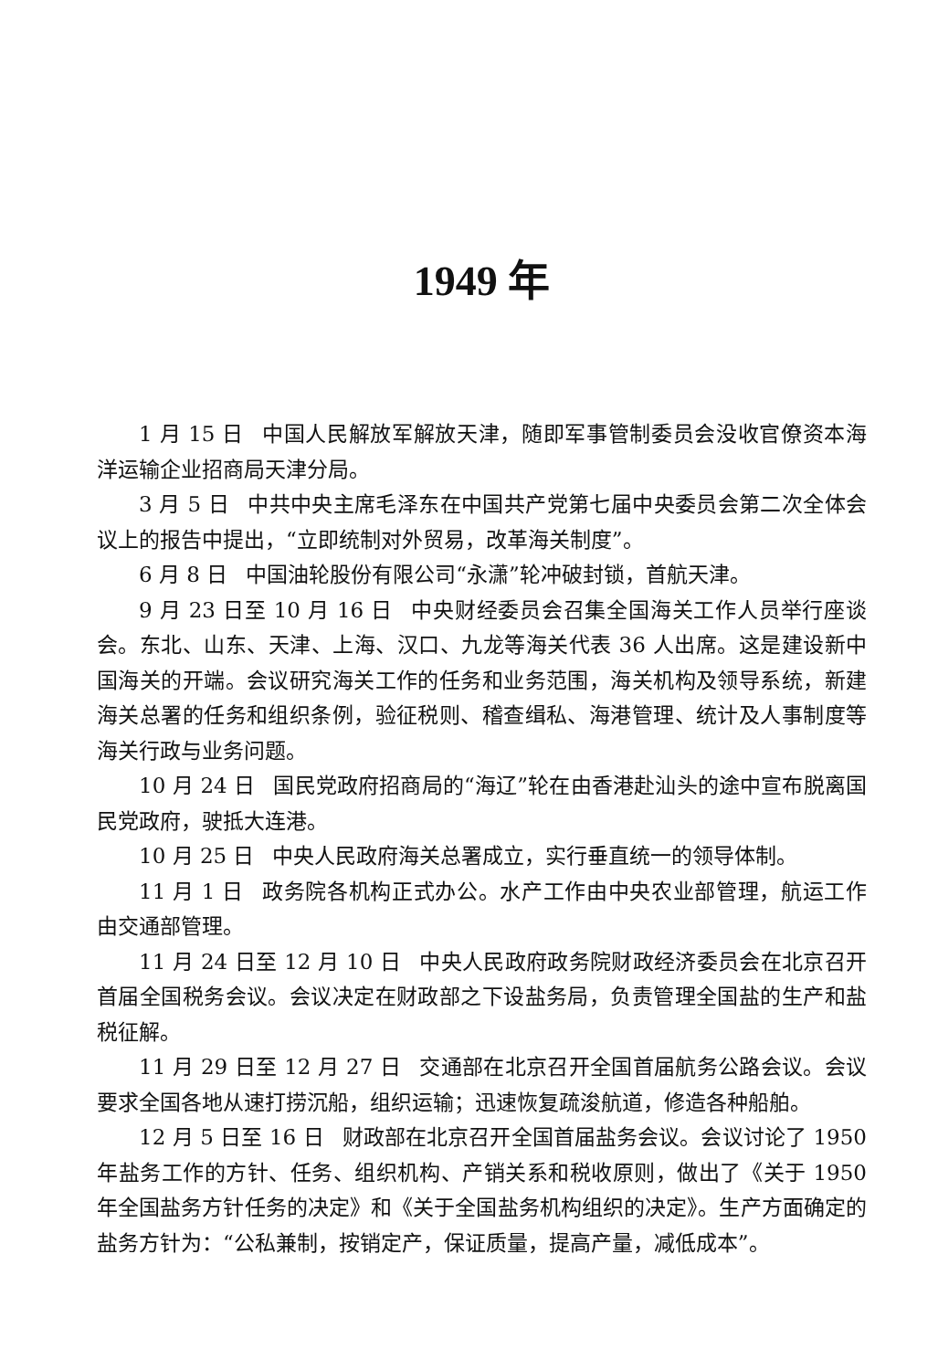1949 年
1 月 15 日 中国人民解放军解放天津，随即军事管制委员会没收官僚资本海洋运输企业招商局天津分局。
3 月 5 日 中共中央主席毛泽东在中国共产党第七届中央委员会第二次全体会议上的报告中提出，“立即统制对外贸易，改革海关制度”。
6 月 8 日 中国油轮股份有限公司“永潇”轮冲破封锁，首航天津。
9 月 23 日至 10 月 16 日 中央财经委员会召集全国海关工作人员举行座谈会。东北、山东、天津、上海、汉口、九龙等海关代表 36 人出席。这是建设新中国海关的开端。会议研究海关工作的任务和业务范围，海关机构及领导系统，新建海关总署的任务和组织条例，验征税则、稽查缉私、海港管理、统计及人事制度等海关行政与业务问题。
10 月 24 日 国民党政府招商局的“海辽”轮在由香港赴汕头的途中宣布脱离国民党政府，驶抵大连港。
10 月 25 日 中央人民政府海关总署成立，实行垂直统一的领导体制。
11 月 1 日 政务院各机构正式办公。水产工作由中央农业部管理，航运工作由交通部管理。
11 月 24 日至 12 月 10 日 中央人民政府政务院财政经济委员会在北京召开首届全国税务会议。会议决定在财政部之下设盐务局，负责管理全国盐的生产和盐税征解。
11 月 29 日至 12 月 27 日 交通部在北京召开全国首届航务公路会议。会议要求全国各地从速打捞沉船，组织运输；迅速恢复疏浚航道，修造各种船舶。
12 月 5 日至 16 日 财政部在北京召开全国首届盐务会议。会议讨论了 1950 年盐务工作的方针、任务、组织机构、产销关系和税收原则，做出了《关于 1950 年全国盐务方针任务的决定》和《关于全国盐务机构组织的决定》。生产方面确定的盐务方针为：“公私兼制，按销定产，保证质量，提高产量，减低成本”。